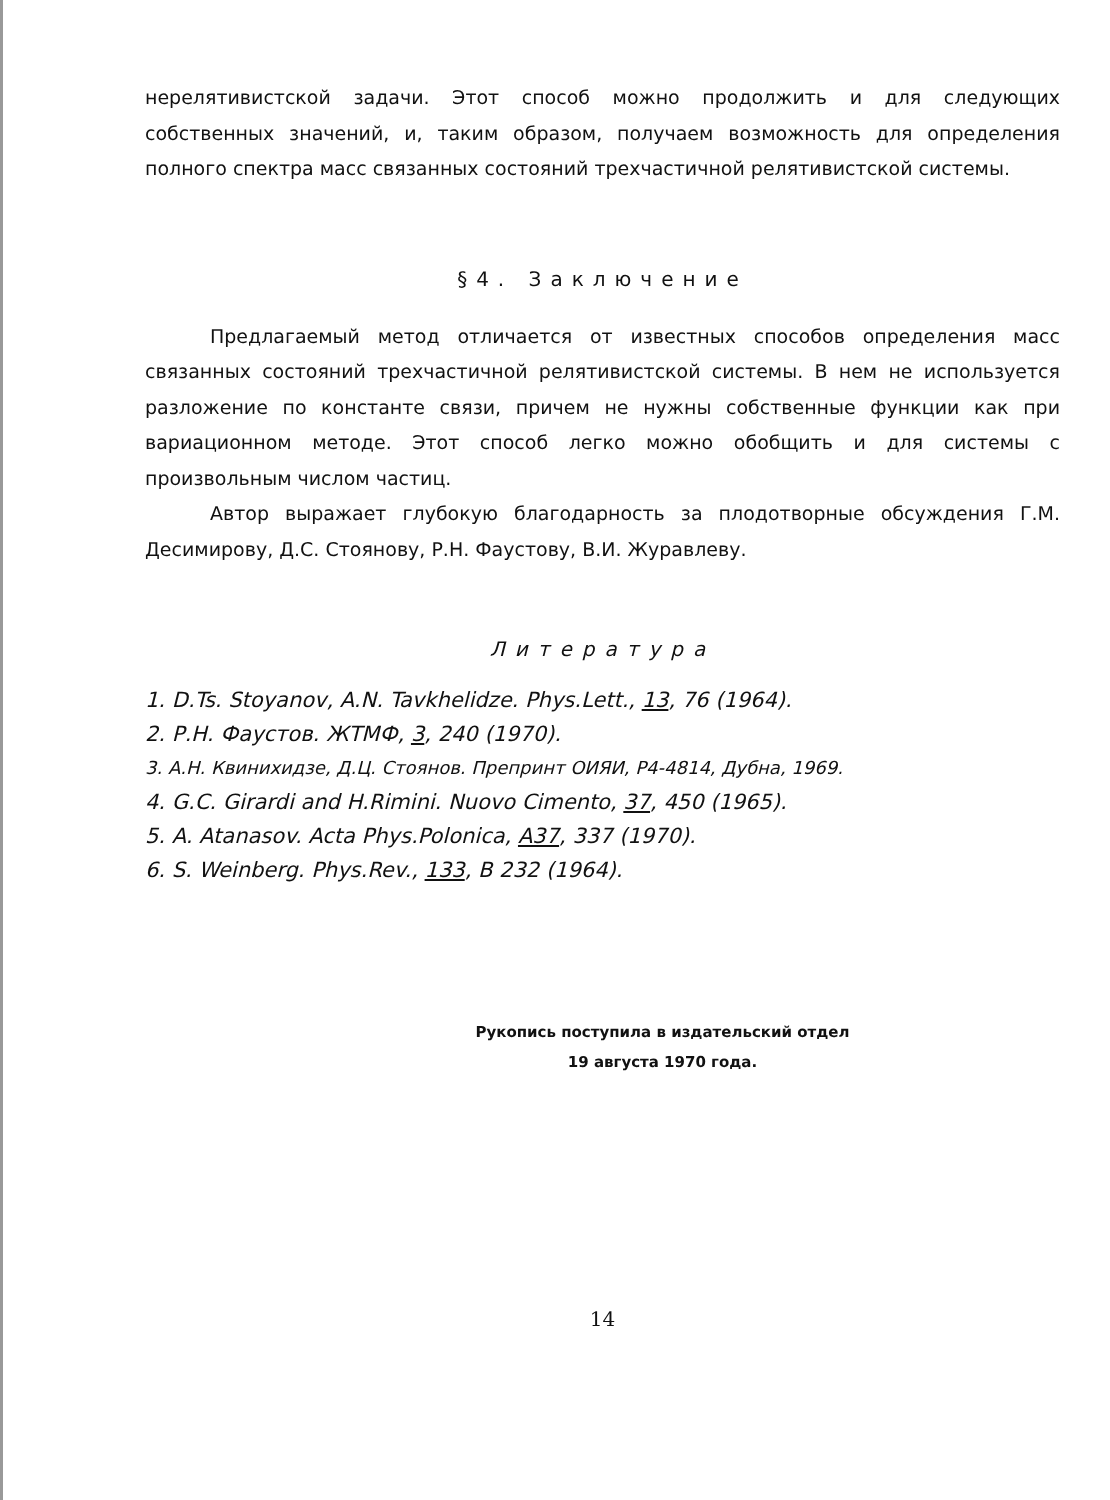нерелятивистской задачи. Этот способ можно продолжить и для следующих собственных значений, и, таким образом, получаем возможность для определения полного спектра масс связанных состояний трехчастичной релятивистской системы.
§4. Заключение
Предлагаемый метод отличается от известных способов определения масс связанных состояний трехчастичной релятивистской системы. В нем не используется разложение по константе связи, причем не нужны собственные функции как при вариационном методе. Этот способ легко можно обобщить и для системы с произвольным числом частиц.
Автор выражает глубокую благодарность за плодотворные обсуждения Г.М. Десимирову, Д.С. Стоянову, Р.Н. Фаустову, В.И. Журавлеву.
Литература
1. D.Ts. Stoyanov, A.N. Tavkhelidze. Phys.Lett., 13, 76 (1964).
2. Р.Н. Фаустов. ЖТМФ, 3, 240 (1970).
3. А.Н. Квинихидзе, Д.Ц. Стоянов. Препринт ОИЯИ, Р4-4814, Дубна, 1969.
4. G.C. Girardi and H.Rimini. Nuovo Cimento, 37, 450 (1965).
5. A. Atanasov. Acta Phys.Polonica, A37, 337 (1970).
6. S. Weinberg. Phys.Rev., 133, B 232 (1964).
Рукопись поступила в издательский отдел
19 августа 1970 года.
14